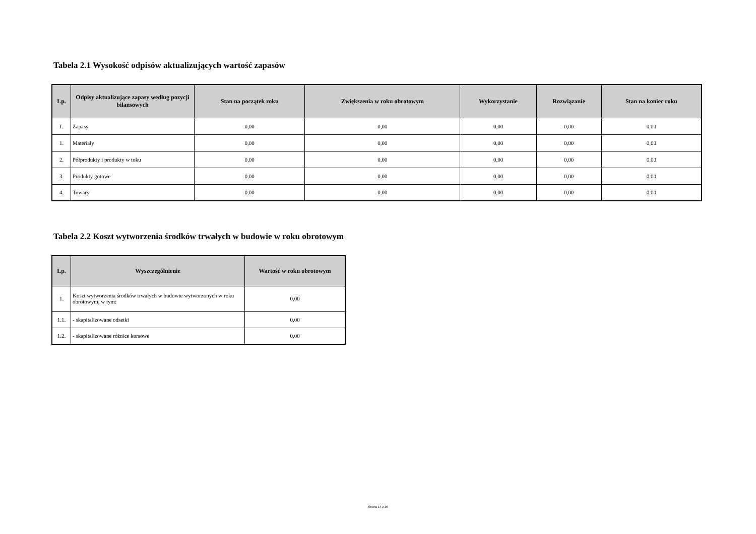Tabela 2.1 Wysokość odpisów aktualizujących wartość zapasów
| Lp. | Odpisy aktualizujące zapasy według pozycji bilansowych | Stan na początek roku | Zwiększenia w roku obrotowym | Wykorzystanie | Rozwiązanie | Stan na koniec roku |
| --- | --- | --- | --- | --- | --- | --- |
| I. | Zapasy | 0,00 | 0,00 | 0,00 | 0,00 | 0,00 |
| 1. | Materiały | 0,00 | 0,00 | 0,00 | 0,00 | 0,00 |
| 2. | Półprodukty i produkty w toku | 0,00 | 0,00 | 0,00 | 0,00 | 0,00 |
| 3. | Produkty gotowe | 0,00 | 0,00 | 0,00 | 0,00 | 0,00 |
| 4. | Towary | 0,00 | 0,00 | 0,00 | 0,00 | 0,00 |
Tabela 2.2 Koszt wytworzenia środków trwałych w budowie w roku obrotowym
| Lp. | Wyszczególnienie | Wartość w roku obrotowym |
| --- | --- | --- |
| 1. | Koszt wytworzenia środków trwałych w budowie wytworzonych w roku obrotowym, w tym: | 0,00 |
| 1.1. | - skapitalizowane odsetki | 0,00 |
| 1.2. | - skapitalizowane różnice kursowe | 0,00 |
Strona 14 z 16